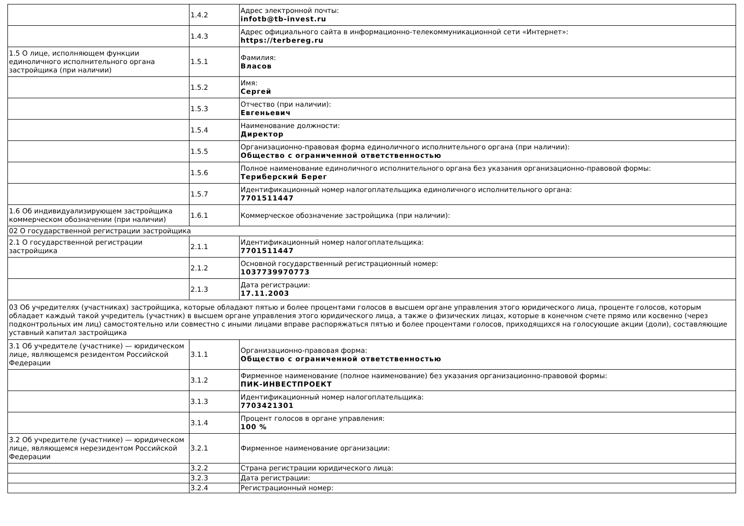| | 1.4.2 | Адрес электронной почты: infotb@tb-invest.ru |
| | 1.4.3 | Адрес официального сайта в информационно-телекоммуникационной сети «Интернет»: https://terbereg.ru |
| 1.5 О лице, исполняющем функции единоличного исполнительного органа застройщика (при наличии) | 1.5.1 | Фамилия: Власов |
| | 1.5.2 | Имя: Сергей |
| | 1.5.3 | Отчество (при наличии): Евгеньевич |
| | 1.5.4 | Наименование должности: Директор |
| | 1.5.5 | Организационно-правовая форма единоличного исполнительного органа (при наличии): Общество с ограниченной ответственностью |
| | 1.5.6 | Полное наименование единоличного исполнительного органа без указания организационно-правовой формы: Териберский Берег |
| | 1.5.7 | Идентификационный номер налогоплательщика единоличного исполнительного органа: 7701511447 |
| 1.6 Об индивидуализирующем застройщика коммерческом обозначении (при наличии) | 1.6.1 | Коммерческое обозначение застройщика (при наличии): |
| 02 О государственной регистрации застройщика | | |
| 2.1 О государственной регистрации застройщика | 2.1.1 | Идентификационный номер налогоплательщика: 7701511447 |
| | 2.1.2 | Основной государственный регистрационный номер: 1037739970773 |
| | 2.1.3 | Дата регистрации: 17.11.2003 |
| 03 Об учредителях (участниках) застройщика, которые обладают пятью и более процентами голосов в высшем органе управления этого юридического лица, проценте голосов, которым обладает каждый такой учредитель (участник) в высшем органе управления этого юридического лица, а также о физических лицах, которые в конечном счете прямо или косвенно (через подконтрольных им лиц) самостоятельно или совместно с иными лицами вправе распоряжаться пятью и более процентами голосов, приходящихся на голосующие акции (доли), составляющие уставный капитал застройщика | | |
| 3.1 Об учредителе (участнике) — юридическом лице, являющемся резидентом Российской Федерации | 3.1.1 | Организационно-правовая форма: Общество с ограниченной ответственностью |
| | 3.1.2 | Фирменное наименование (полное наименование) без указания организационно-правовой формы: ПИК-ИНВЕСТПРОЕКТ |
| | 3.1.3 | Идентификационный номер налогоплательщика: 7703421301 |
| | 3.1.4 | Процент голосов в органе управления: 100 % |
| 3.2 Об учредителе (участнике) — юридическом лице, являющемся нерезидентом Российской Федерации | 3.2.1 | Фирменное наименование организации: |
| | 3.2.2 | Страна регистрации юридического лица: |
| | 3.2.3 | Дата регистрации: |
| | 3.2.4 | Регистрационный номер: |